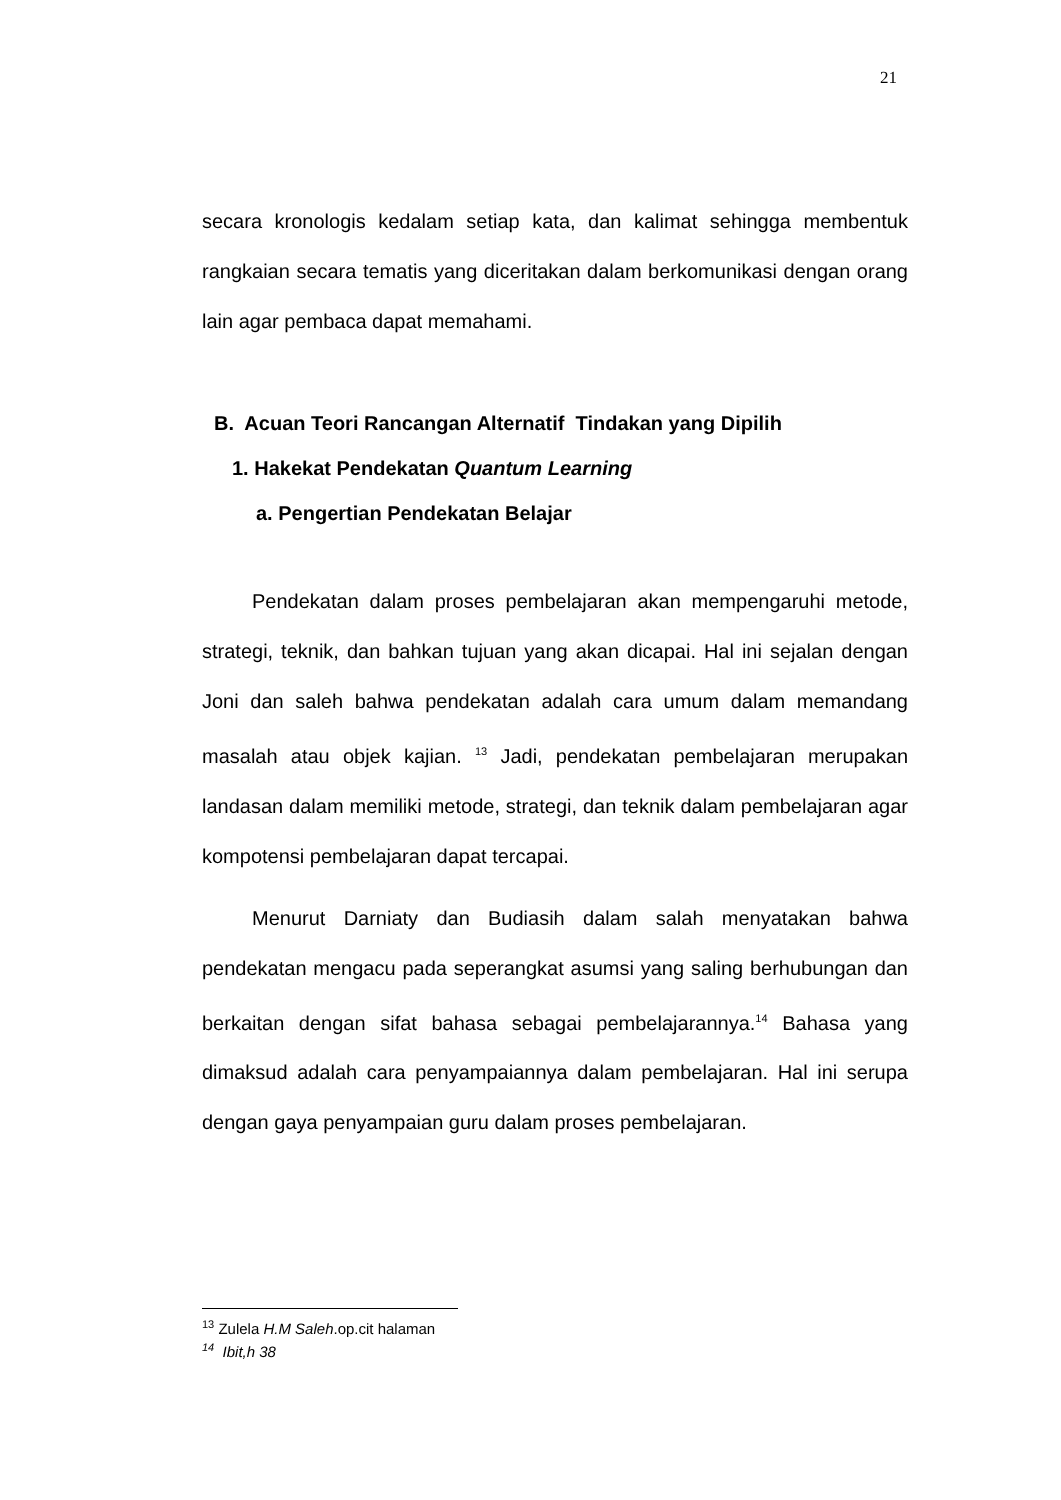21
secara kronologis kedalam setiap kata, dan kalimat sehingga membentuk rangkaian secara tematis yang diceritakan dalam berkomunikasi dengan orang lain agar pembaca dapat memahami.
B. Acuan Teori Rancangan Alternatif Tindakan yang Dipilih
1. Hakekat Pendekatan Quantum Learning
a. Pengertian Pendekatan Belajar
Pendekatan dalam proses pembelajaran akan mempengaruhi metode, strategi, teknik, dan bahkan tujuan yang akan dicapai. Hal ini sejalan dengan Joni dan saleh bahwa pendekatan adalah cara umum dalam memandang masalah atau objek kajian. <sup>13</sup> Jadi, pendekatan pembelajaran merupakan landasan dalam memiliki metode, strategi, dan teknik dalam pembelajaran agar kompotensi pembelajaran dapat tercapai.
Menurut Darniaty dan Budiasih dalam salah menyatakan bahwa pendekatan mengacu pada seperangkat asumsi yang saling berhubungan dan berkaitan dengan sifat bahasa sebagai pembelajarannya.<sup>14</sup> Bahasa yang dimaksud adalah cara penyampaiannya dalam pembelajaran. Hal ini serupa dengan gaya penyampaian guru dalam proses pembelajaran.
<sup>13</sup> Zulela H.M Saleh.op.cit halaman
<sup>14</sup> Ibit,h 38